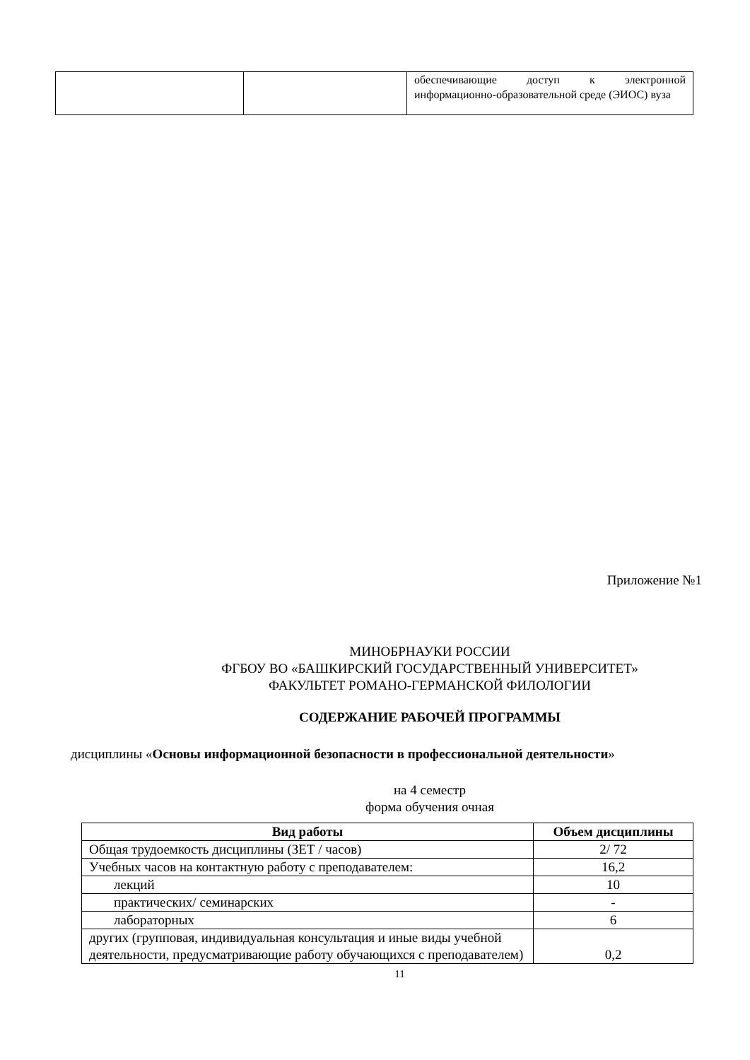| | | обеспечивающие доступ к электронной информационно-образовательной среде (ЭИОС) вуза |
Приложение №1
МИНОБРНАУКИ РОССИИ
ФГБОУ ВО «БАШКИРСКИЙ ГОСУДАРСТВЕННЫЙ УНИВЕРСИТЕТ»
ФАКУЛЬТЕТ РОМАНО-ГЕРМАНСКОЙ ФИЛОЛОГИИ
СОДЕРЖАНИЕ РАБОЧЕЙ ПРОГРАММЫ
дисциплины «Основы информационной безопасности в профессиональной деятельности»
на 4 семестр
форма обучения очная
| Вид работы | Объем дисциплины |
| --- | --- |
| Общая трудоемкость дисциплины (ЗЕТ / часов) | 2/ 72 |
| Учебных часов на контактную работу с преподавателем: | 16,2 |
| лекций | 10 |
| практических/ семинарских | - |
| лабораторных | 6 |
| других (групповая, индивидуальная консультация и иные виды учебной деятельности, предусматривающие работу обучающихся с преподавателем) | 0,2 |
11